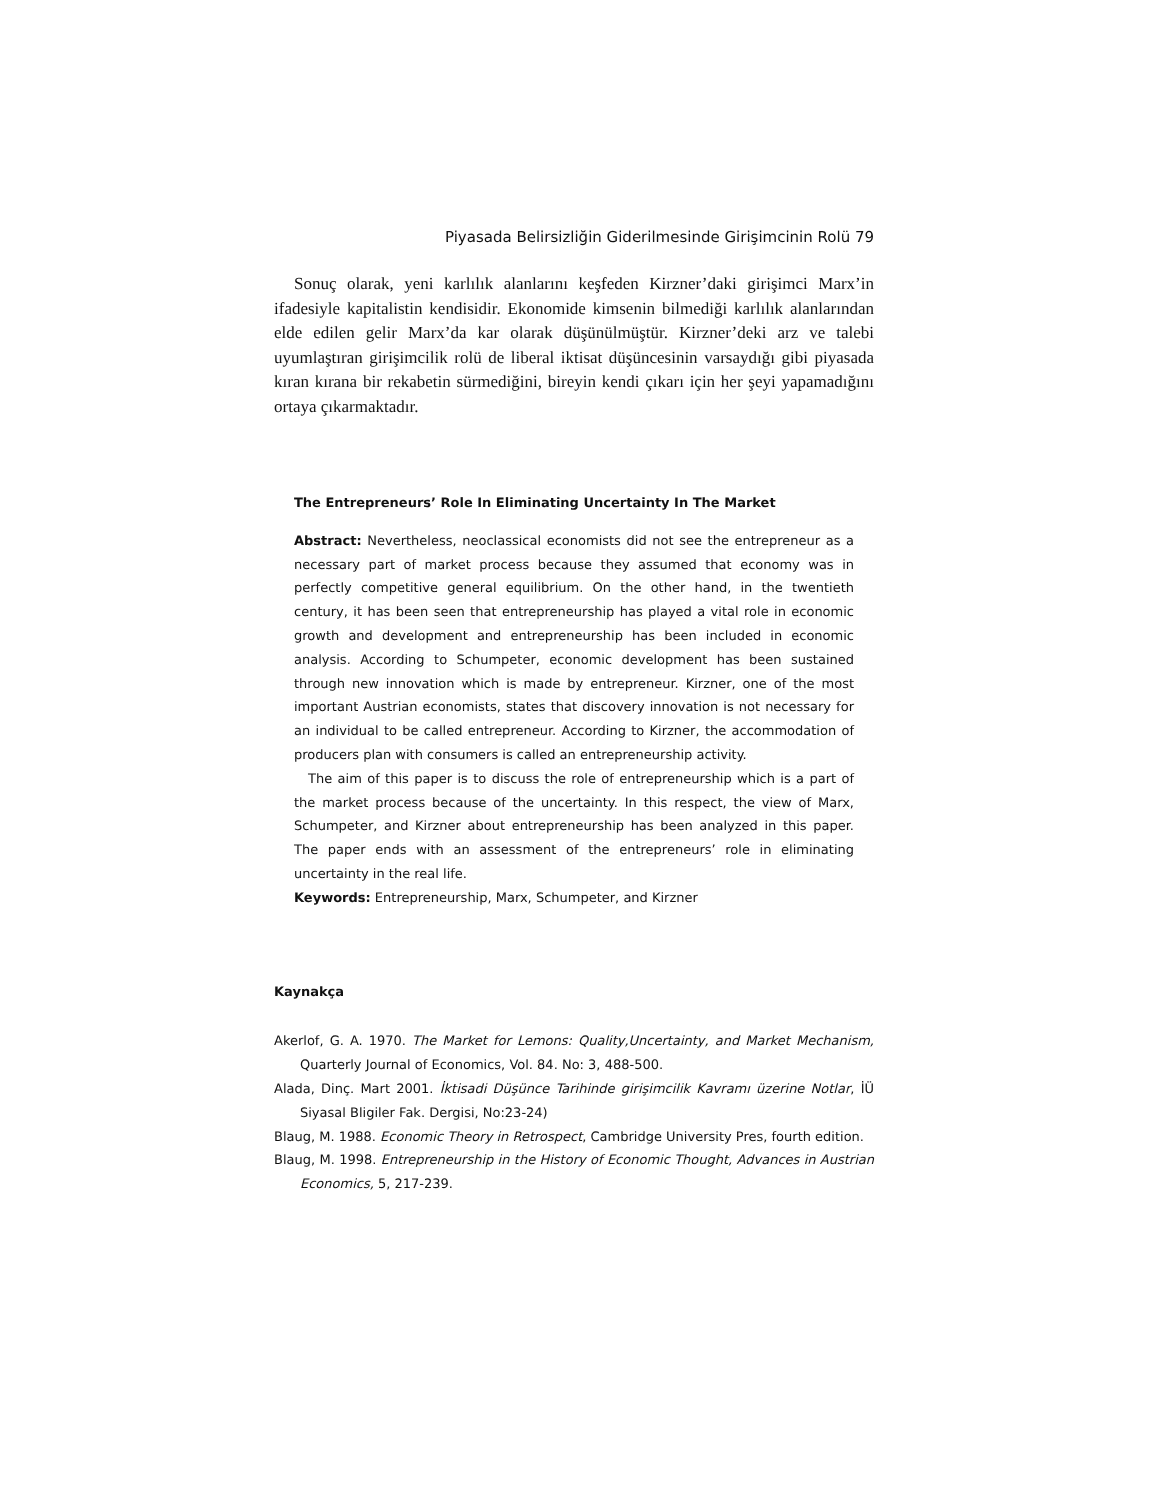Piyasada Belirsizliğin Giderilmesinde Girişimcinin Rolü 79
Sonuç olarak, yeni karlılık alanlarını keşfeden Kirzner’daki girişimci Marx’in ifadesiyle kapitalistin kendisidir. Ekonomide kimsenin bilmediği karlılık alanlarından elde edilen gelir Marx’da kar olarak düşünülmüştür. Kirzner’deki arz ve talebi uyumlaştıran girişimcilik rolü de liberal iktisat düşüncesinin varsaydığı gibi piyasada kıran kırana bir rekabetin sürmediğini, bireyin kendi çıkarı için her şeyi yapamadığını ortaya çıkarmaktadır.
The Entrepreneurs’ Role In Eliminating Uncertainty In The Market
Abstract: Nevertheless, neoclassical economists did not see the entrepreneur as a necessary part of market process because they assumed that economy was in perfectly competitive general equilibrium. On the other hand, in the twentieth century, it has been seen that entrepreneurship has played a vital role in economic growth and development and entrepreneurship has been included in economic analysis. According to Schumpeter, economic development has been sustained through new innovation which is made by entrepreneur. Kirzner, one of the most important Austrian economists, states that discovery innovation is not necessary for an individual to be called entrepreneur. According to Kirzner, the accommodation of producers plan with consumers is called an entrepreneurship activity.
The aim of this paper is to discuss the role of entrepreneurship which is a part of the market process because of the uncertainty. In this respect, the view of Marx, Schumpeter, and Kirzner about entrepreneurship has been analyzed in this paper. The paper ends with an assessment of the entrepreneurs’ role in eliminating uncertainty in the real life.
Keywords: Entrepreneurship, Marx, Schumpeter, and Kirzner
Kaynakça
Akerlof, G. A. 1970. The Market for Lemons: Quality,Uncertainty, and Market Mechanism, Quarterly Journal of Economics, Vol. 84. No: 3, 488-500.
Alada, Dinç. Mart 2001. İktisadi Düşünce Tarihinde girişimcilik Kavramı üzerine Notlar, İÜ Siyasal Bligiler Fak. Dergisi, No:23-24)
Blaug, M. 1988. Economic Theory in Retrospect, Cambridge University Pres, fourth edition.
Blaug, M. 1998. Entrepreneurship in the History of Economic Thought, Advances in Austrian Economics, 5, 217-239.